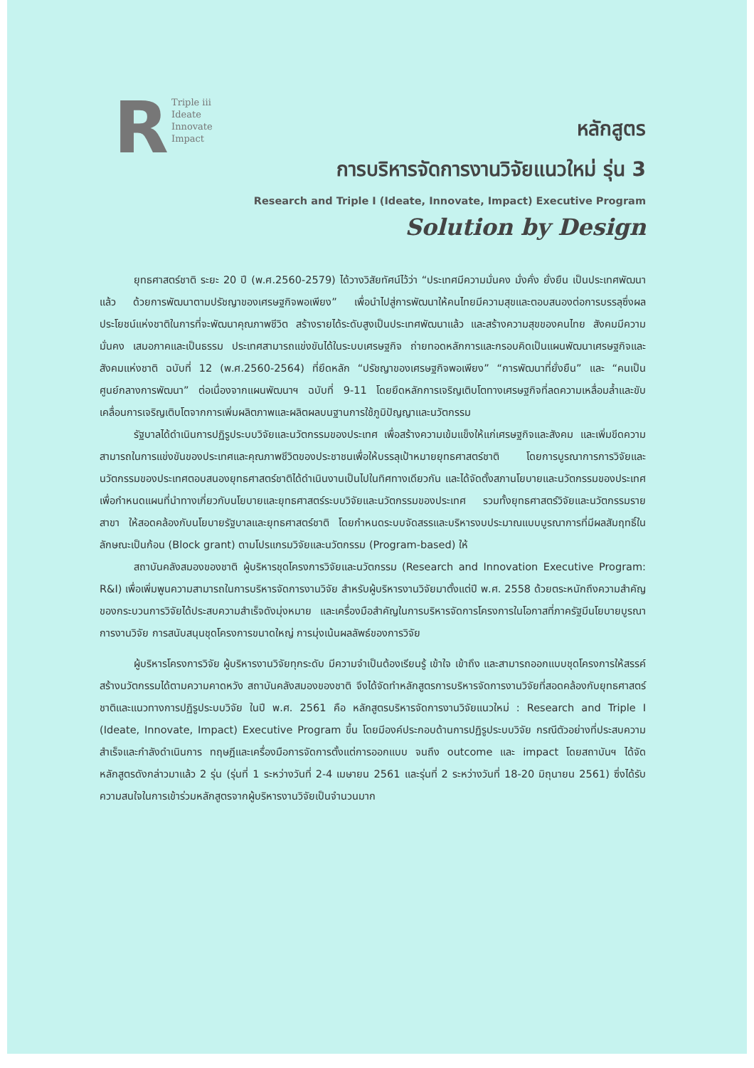R
Triple iii
Ideate
Innovate
Impact
หลักสูตร
การบริหารจัดการงานวิจัยแนวใหม่ รุ่น 3
Research and Triple I (Ideate, Innovate, Impact) Executive Program
Solution by Design
ยุทธศาสตร์ชาติ ระยะ 20 ปี (พ.ศ.2560-2579) ได้วางวิสัยทัศน์ไว้ว่า “ประเทศมีความมั่นคง มั่งคั่ง ยั่งยืน เป็นประเทศพัฒนาแล้ว ด้วยการพัฒนาตามปรัชญาของเศรษฐกิจพอเพียง” เพื่อนำไปสู่การพัฒนาให้คนไทยมีความสุขและตอบสนองต่อการบรรลุซึ่งผลประโยชน์แห่งชาติในการที่จะพัฒนาคุณภาพชีวิต สร้างรายได้ระดับสูงเป็นประเทศพัฒนาแล้ว และสร้างความสุขของคนไทย สังคมมีความมั่นคง เสมอภาคและเป็นธรรม ประเทศสามารถแข่งขันได้ในระบบเศรษฐกิจ ถ่ายทอดหลักการและกรอบคิดเป็นแผนพัฒนาเศรษฐกิจและสังคมแห่งชาติ ฉบับที่ 12 (พ.ศ.2560-2564) ที่ยึดหลัก “ปรัชญาของเศรษฐกิจพอเพียง” “การพัฒนาที่ยั่งยืน” และ “คนเป็นศูนย์กลางการพัฒนา” ต่อเนื่องจากแผนพัฒนาฯ ฉบับที่ 9-11 โดยยึดหลักการเจริญเติบโตทางเศรษฐกิจที่ลดความเหลื่อมล้ำและขับเคลื่อนการเจริญเติบโตจากการเพิ่มผลิตภาพและผลิตผลบนฐานการใช้ภูมิปัญญาและนวัตกรรม
รัฐบาลได้ดำเนินการปฏิรูประบบวิจัยและนวัตกรรมของประเทศ เพื่อสร้างความเข้มแข็งให้แก่เศรษฐกิจและสังคม และเพิ่มขีดความสามารถในการแข่งขันของประเทศและคุณภาพชีวิตของประชาชนเพื่อให้บรรลุเป้าหมายยุทธศาสตร์ชาติ โดยการบูรณาการการวิจัยและนวัตกรรมของประเทศตอบสนองยุทธศาสตร์ชาติได้ดำเนินงานเป็นไปในทิศทางเดียวกัน และได้จัดตั้งสภานโยบายและนวัตกรรมของประเทศ เพื่อกำหนดแผนที่นำทางเกี่ยวกับนโยบายและยุทธศาสตร์ระบบวิจัยและนวัตกรรมของประเทศ รวมทั้งยุทธศาสตร์วิจัยและนวัตกรรมรายสาขา ให้สอดคล้องกับนโยบายรัฐบาลและยุทธศาสตร์ชาติ โดยกำหนดระบบจัดสรรและบริหารงบประมาณแบบบูรณาการที่มีผลสัมฤทธิ์ในลักษณะเป็นก้อน (Block grant) ตามโปรแกรมวิจัยและนวัตกรรม (Program-based) ให้
สถาบันคลังสมองของชาติ ผู้บริหารชุดโครงการวิจัยและนวัตกรรม (Research and Innovation Executive Program: R&I) เพื่อเพิ่มพูนความสามารถในการบริหารจัดการงานวิจัย สำหรับผู้บริหารงานวิจัยมาตั้งแต่ปี พ.ศ. 2558 ด้วยตระหนักถึงความสำคัญของกระบวนการวิจัยได้ประสบความสำเร็จดังมุ่งหมาย และเครื่องมือสำคัญในการบริหารจัดการโครงการในโอกาสที่ภาครัฐมีนโยบายบูรณาการงานวิจัย การสนับสนุนชุดโครงการขนาดใหญ่ การมุ่งเน้นผลลัพธ์ของการวิจัย
ผู้บริหารโครงการวิจัย ผู้บริหารงานวิจัยทุกระดับ มีความจำเป็นต้องเรียนรู้ เข้าใจ เข้าถึง และสามารถออกแบบชุดโครงการให้สรรค์สร้างนวัตกรรมได้ตามความคาดหวัง สถาบันคลังสมองของชาติ จึงได้จัดทำหลักสูตรการบริหารจัดการงานวิจัยที่สอดคล้องกับยุทธศาสตร์ชาติและแนวทางการปฏิรูประบบวิจัย ในปี พ.ศ. 2561 คือ หลักสูตรบริหารจัดการงานวิจัยแนวใหม่ : Research and Triple I (Ideate, Innovate, Impact) Executive Program ขึ้น โดยมีองค์ประกอบด้านการปฏิรูประบบวิจัย กรณีตัวอย่างที่ประสบความสำเร็จและกำลังดำเนินการ ทฤษฎีและเครื่องมือการจัดการตั้งแต่การออกแบบ จนถึง outcome และ impact โดยสถาบันฯ ได้จัดหลักสูตรดังกล่าวมาแล้ว 2 รุ่น (รุ่นที่ 1 ระหว่างวันที่ 2-4 เมษายน 2561 และรุ่นที่ 2 ระหว่างวันที่ 18-20 มิถุนายน 2561) ซึ่งได้รับความสนใจในการเข้าร่วมหลักสูตรจากผู้บริหารงานวิจัยเป็นจำนวนมาก